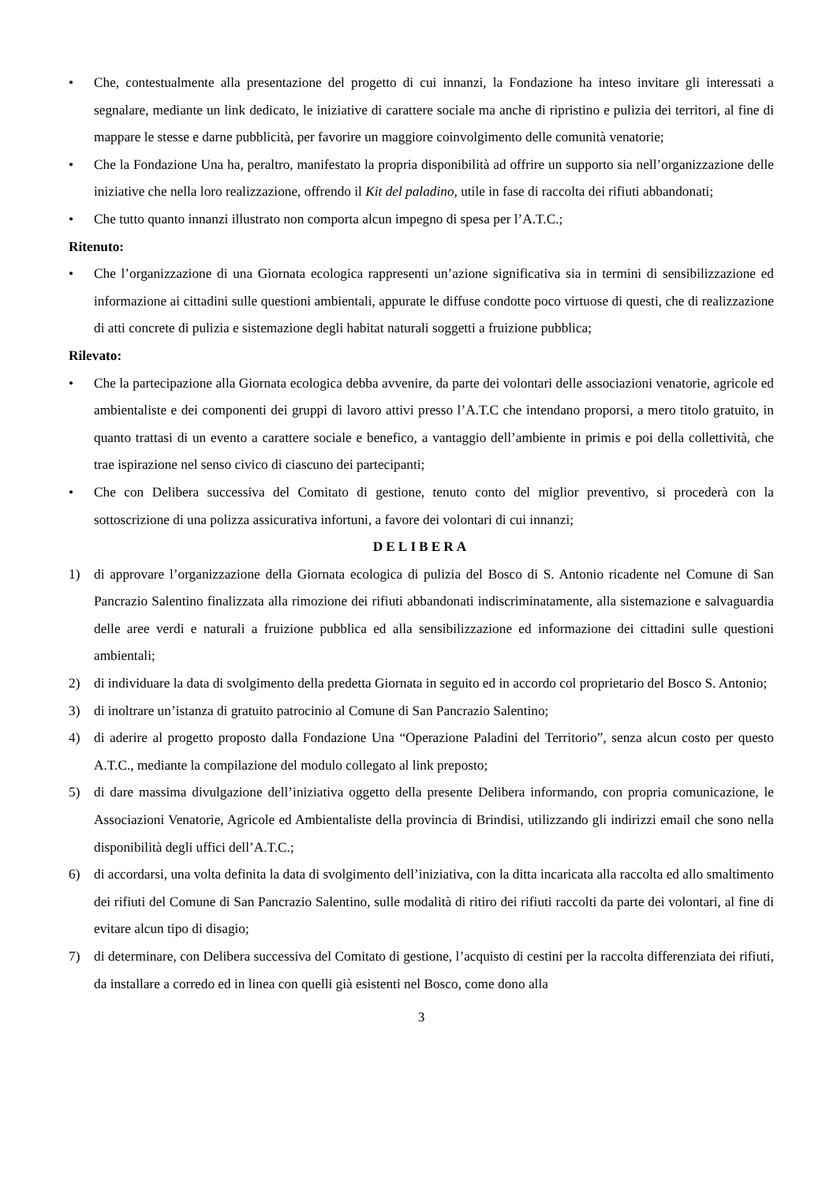• Che, contestualmente alla presentazione del progetto di cui innanzi, la Fondazione ha inteso invitare gli interessati a segnalare, mediante un link dedicato, le iniziative di carattere sociale ma anche di ripristino e pulizia dei territori, al fine di mappare le stesse e darne pubblicità, per favorire un maggiore coinvolgimento delle comunità venatorie;
• Che la Fondazione Una ha, peraltro, manifestato la propria disponibilità ad offrire un supporto sia nell’organizzazione delle iniziative che nella loro realizzazione, offrendo il Kit del paladino, utile in fase di raccolta dei rifiuti abbandonati;
• Che tutto quanto innanzi illustrato non comporta alcun impegno di spesa per l’A.T.C.;
Ritenuto:
• Che l’organizzazione di una Giornata ecologica rappresenti un’azione significativa sia in termini di sensibilizzazione ed informazione ai cittadini sulle questioni ambientali, appurate le diffuse condotte poco virtuose di questi, che di realizzazione di atti concrete di pulizia e sistemazione degli habitat naturali soggetti a fruizione pubblica;
Rilevato:
• Che la partecipazione alla Giornata ecologica debba avvenire, da parte dei volontari delle associazioni venatorie, agricole ed ambientaliste e dei componenti dei gruppi di lavoro attivi presso l’A.T.C che intendano proporsi, a mero titolo gratuito, in quanto trattasi di un evento a carattere sociale e benefico, a vantaggio dell’ambiente in primis e poi della collettività, che trae ispirazione nel senso civico di ciascuno dei partecipanti;
• Che con Delibera successiva del Comitato di gestione, tenuto conto del miglior preventivo, si procederà con la sottoscrizione di una polizza assicurativa infortuni, a favore dei volontari di cui innanzi;
DELIBERA
1) di approvare l’organizzazione della Giornata ecologica di pulizia del Bosco di S. Antonio ricadente nel Comune di San Pancrazio Salentino finalizzata alla rimozione dei rifiuti abbandonati indiscriminatamente, alla sistemazione e salvaguardia delle aree verdi e naturali a fruizione pubblica ed alla sensibilizzazione ed informazione dei cittadini sulle questioni ambientali;
2) di individuare la data di svolgimento della predetta Giornata in seguito ed in accordo col proprietario del Bosco S. Antonio;
3) di inoltrare un’istanza di gratuito patrocinio al Comune di San Pancrazio Salentino;
4) di aderire al progetto proposto dalla Fondazione Una “Operazione Paladini del Territorio”, senza alcun costo per questo A.T.C., mediante la compilazione del modulo collegato al link preposto;
5) di dare massima divulgazione dell’iniziativa oggetto della presente Delibera informando, con propria comunicazione, le Associazioni Venatorie, Agricole ed Ambientaliste della provincia di Brindisi, utilizzando gli indirizzi email che sono nella disponibilità degli uffici dell’A.T.C.;
6) di accordarsi, una volta definita la data di svolgimento dell’iniziativa, con la ditta incaricata alla raccolta ed allo smaltimento dei rifiuti del Comune di San Pancrazio Salentino, sulle modalità di ritiro dei rifiuti raccolti da parte dei volontari, al fine di evitare alcun tipo di disagio;
7) di determinare, con Delibera successiva del Comitato di gestione, l’acquisto di cestini per la raccolta differenziata dei rifiuti, da installare a corredo ed in linea con quelli già esistenti nel Bosco, come dono alla
3